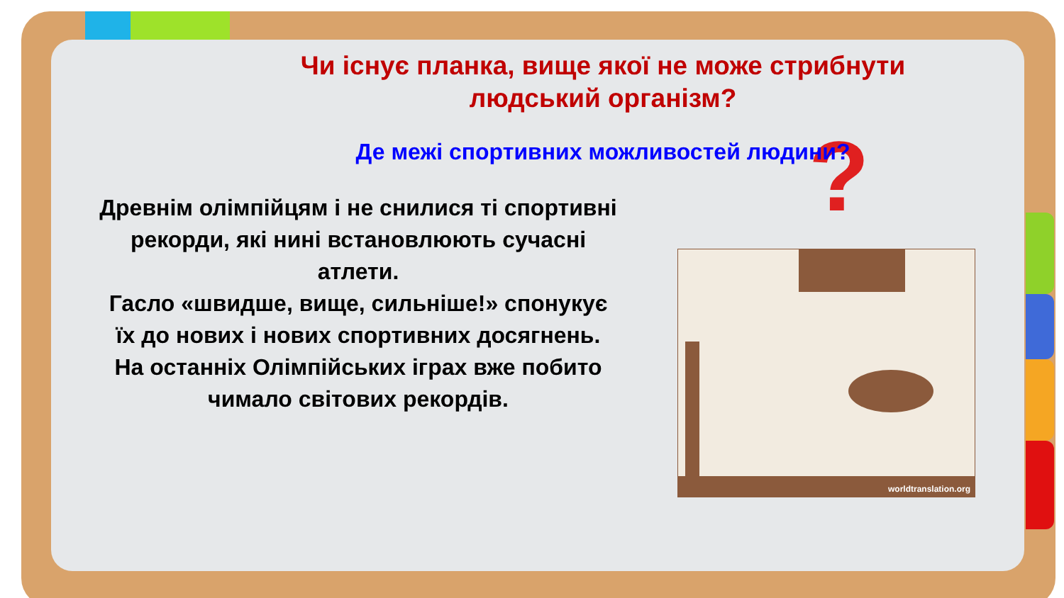?
Чи існує планка, вище якої не може стрибнути людський організм?
Де межі спортивних можливостей людини?
Древнім олімпійцям і не снилися ті спортивні рекорди, які нині встановлюють сучасні атлети.
Гасло «швидше, вище, сильніше!» спонукує їх до нових і нових спортивних досягнень.
На останніх Олімпійських іграх вже побито чимало світових рекордів.
worldtranslation.org